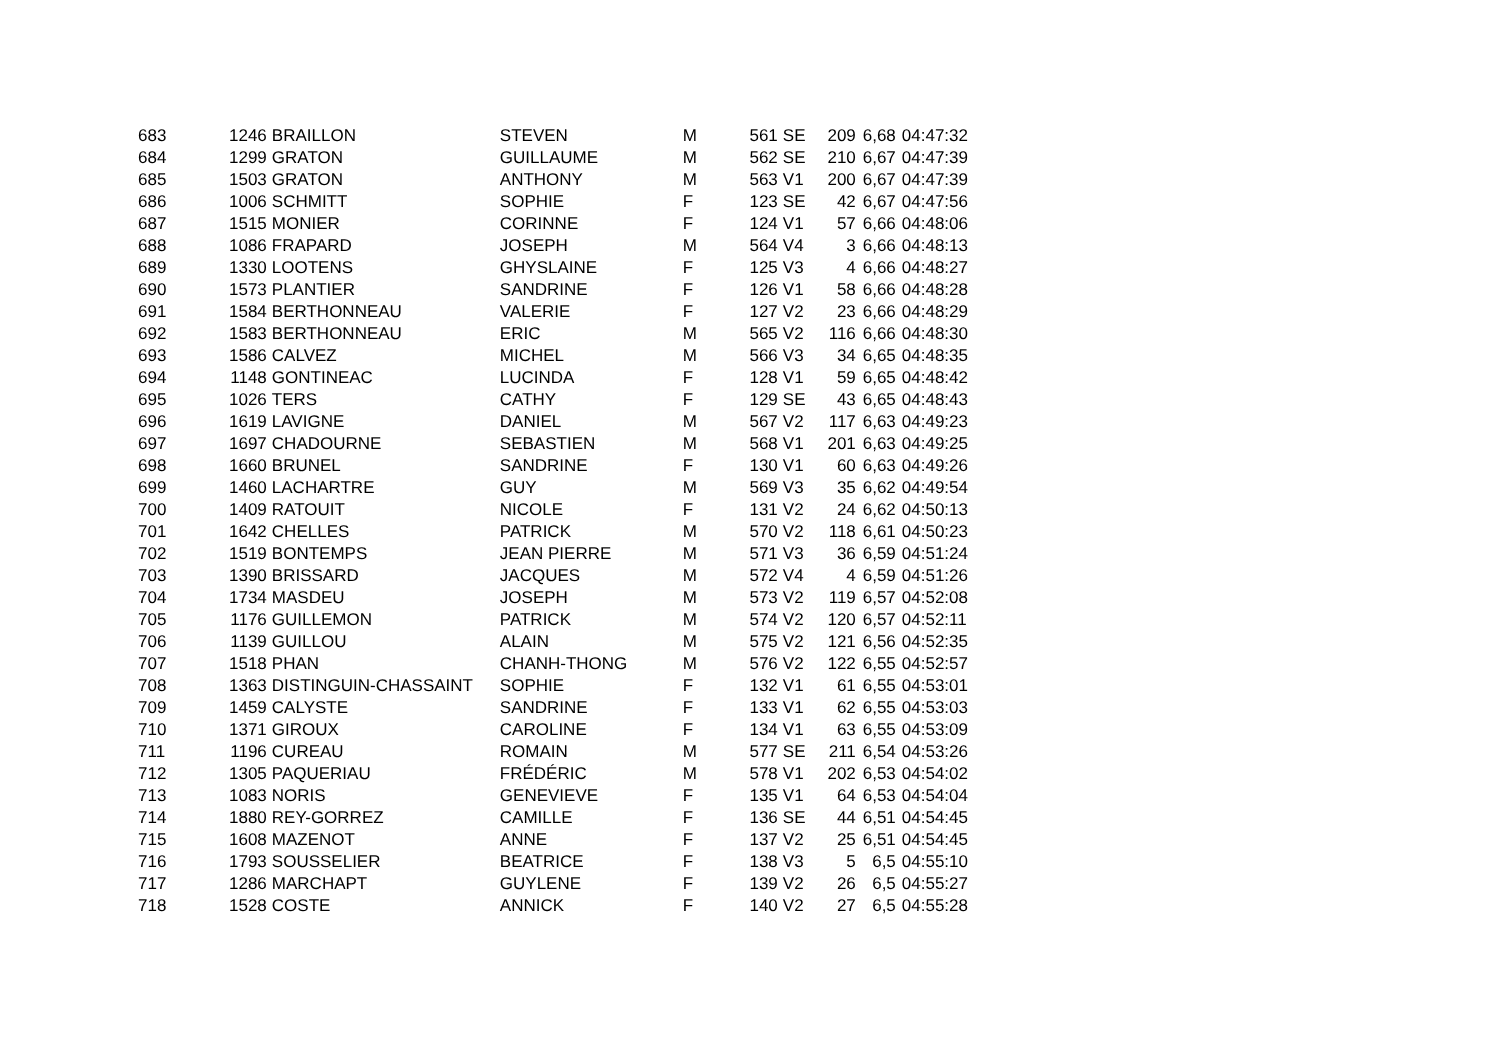| 683 | 1246 | BRAILLON | STEVEN | M | 561 | SE | 209 | 6,68 | 04:47:32 |
| 684 | 1299 | GRATON | GUILLAUME | M | 562 | SE | 210 | 6,67 | 04:47:39 |
| 685 | 1503 | GRATON | ANTHONY | M | 563 | V1 | 200 | 6,67 | 04:47:39 |
| 686 | 1006 | SCHMITT | SOPHIE | F | 123 | SE | 42 | 6,67 | 04:47:56 |
| 687 | 1515 | MONIER | CORINNE | F | 124 | V1 | 57 | 6,66 | 04:48:06 |
| 688 | 1086 | FRAPARD | JOSEPH | M | 564 | V4 | 3 | 6,66 | 04:48:13 |
| 689 | 1330 | LOOTENS | GHYSLAINE | F | 125 | V3 | 4 | 6,66 | 04:48:27 |
| 690 | 1573 | PLANTIER | SANDRINE | F | 126 | V1 | 58 | 6,66 | 04:48:28 |
| 691 | 1584 | BERTHONNEAU | VALERIE | F | 127 | V2 | 23 | 6,66 | 04:48:29 |
| 692 | 1583 | BERTHONNEAU | ERIC | M | 565 | V2 | 116 | 6,66 | 04:48:30 |
| 693 | 1586 | CALVEZ | MICHEL | M | 566 | V3 | 34 | 6,65 | 04:48:35 |
| 694 | 1148 | GONTINEAC | LUCINDA | F | 128 | V1 | 59 | 6,65 | 04:48:42 |
| 695 | 1026 | TERS | CATHY | F | 129 | SE | 43 | 6,65 | 04:48:43 |
| 696 | 1619 | LAVIGNE | DANIEL | M | 567 | V2 | 117 | 6,63 | 04:49:23 |
| 697 | 1697 | CHADOURNE | SEBASTIEN | M | 568 | V1 | 201 | 6,63 | 04:49:25 |
| 698 | 1660 | BRUNEL | SANDRINE | F | 130 | V1 | 60 | 6,63 | 04:49:26 |
| 699 | 1460 | LACHARTRE | GUY | M | 569 | V3 | 35 | 6,62 | 04:49:54 |
| 700 | 1409 | RATOUIT | NICOLE | F | 131 | V2 | 24 | 6,62 | 04:50:13 |
| 701 | 1642 | CHELLES | PATRICK | M | 570 | V2 | 118 | 6,61 | 04:50:23 |
| 702 | 1519 | BONTEMPS | JEAN PIERRE | M | 571 | V3 | 36 | 6,59 | 04:51:24 |
| 703 | 1390 | BRISSARD | JACQUES | M | 572 | V4 | 4 | 6,59 | 04:51:26 |
| 704 | 1734 | MASDEU | JOSEPH | M | 573 | V2 | 119 | 6,57 | 04:52:08 |
| 705 | 1176 | GUILLEMON | PATRICK | M | 574 | V2 | 120 | 6,57 | 04:52:11 |
| 706 | 1139 | GUILLOU | ALAIN | M | 575 | V2 | 121 | 6,56 | 04:52:35 |
| 707 | 1518 | PHAN | CHANH-THONG | M | 576 | V2 | 122 | 6,55 | 04:52:57 |
| 708 | 1363 | DISTINGUIN-CHASSAINT | SOPHIE | F | 132 | V1 | 61 | 6,55 | 04:53:01 |
| 709 | 1459 | CALYSTE | SANDRINE | F | 133 | V1 | 62 | 6,55 | 04:53:03 |
| 710 | 1371 | GIROUX | CAROLINE | F | 134 | V1 | 63 | 6,55 | 04:53:09 |
| 711 | 1196 | CUREAU | ROMAIN | M | 577 | SE | 211 | 6,54 | 04:53:26 |
| 712 | 1305 | PAQUERIAU | FRÉDÉRIC | M | 578 | V1 | 202 | 6,53 | 04:54:02 |
| 713 | 1083 | NORIS | GENEVIEVE | F | 135 | V1 | 64 | 6,53 | 04:54:04 |
| 714 | 1880 | REY-GORREZ | CAMILLE | F | 136 | SE | 44 | 6,51 | 04:54:45 |
| 715 | 1608 | MAZENOT | ANNE | F | 137 | V2 | 25 | 6,51 | 04:54:45 |
| 716 | 1793 | SOUSSELIER | BEATRICE | F | 138 | V3 | 5 | 6,5 | 04:55:10 |
| 717 | 1286 | MARCHAPT | GUYLENE | F | 139 | V2 | 26 | 6,5 | 04:55:27 |
| 718 | 1528 | COSTE | ANNICK | F | 140 | V2 | 27 | 6,5 | 04:55:28 |